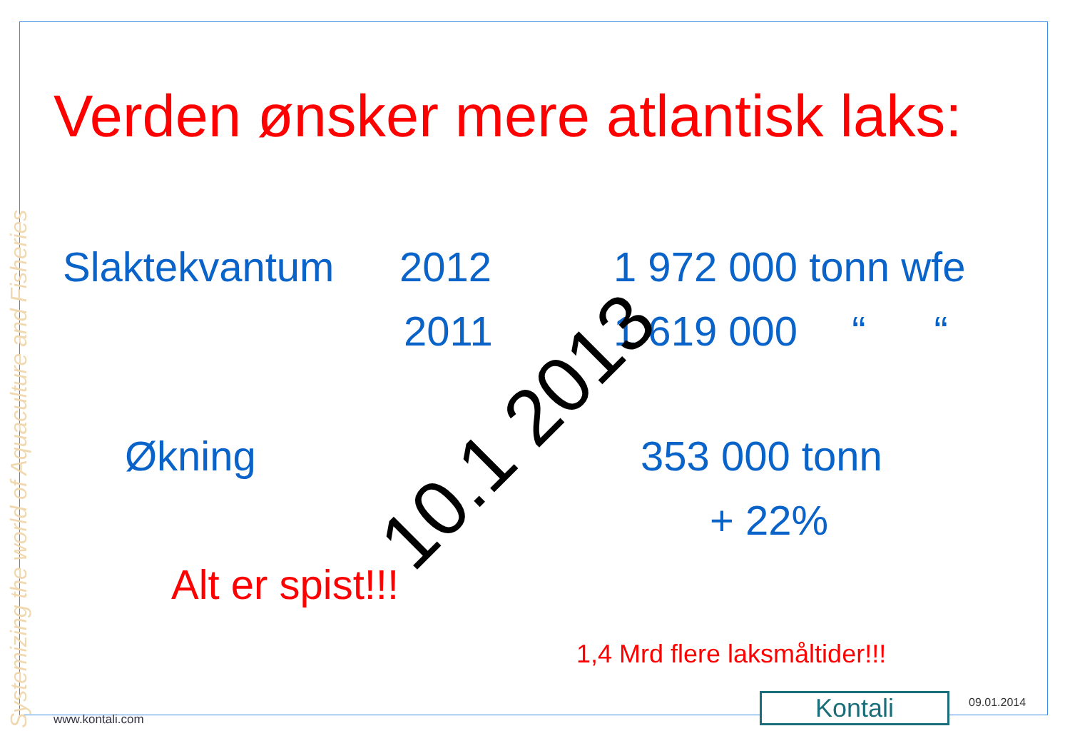Verden ønsker mere atlantisk laks:
Systemizing the world of Aquaculture and Fisheries
Slaktekvantum 2012 1 972 000 tonn wfe
2011 1 619 000 “ “
Økning 353 000 tonn
+ 22%
Alt er spist!!!
1,4 Mrd flere laksmåltider!!!
10.1 2013
www.kontali.com Kontali 09.01.2014